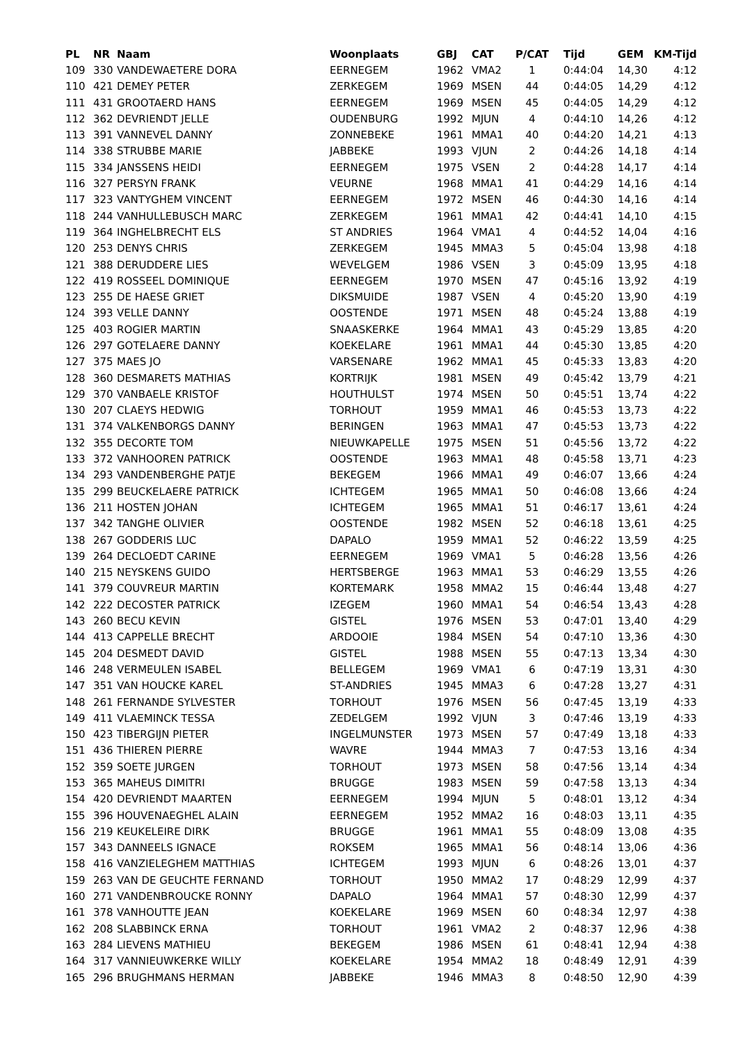| PL | NR | Naam | Woonplaats | GBJ | CAT | P/CAT | Tijd | GEM | KM-Tijd |
| --- | --- | --- | --- | --- | --- | --- | --- | --- | --- |
| 109 | 330 | VANDEWAETERE DORA | EERNEGEM | 1962 | VMA2 | 1 | 0:44:04 | 14,30 | 4:12 |
| 110 | 421 | DEMEY PETER | ZERKEGEM | 1969 | MSEN | 44 | 0:44:05 | 14,29 | 4:12 |
| 111 | 431 | GROOTAERD HANS | EERNEGEM | 1969 | MSEN | 45 | 0:44:05 | 14,29 | 4:12 |
| 112 | 362 | DEVRIENDT JELLE | OUDENBURG | 1992 | MJUN | 4 | 0:44:10 | 14,26 | 4:12 |
| 113 | 391 | VANNEVEL DANNY | ZONNEBEKE | 1961 | MMA1 | 40 | 0:44:20 | 14,21 | 4:13 |
| 114 | 338 | STRUBBE MARIE | JABBEKE | 1993 | VJUN | 2 | 0:44:26 | 14,18 | 4:14 |
| 115 | 334 | JANSSENS HEIDI | EERNEGEM | 1975 | VSEN | 2 | 0:44:28 | 14,17 | 4:14 |
| 116 | 327 | PERSYN FRANK | VEURNE | 1968 | MMA1 | 41 | 0:44:29 | 14,16 | 4:14 |
| 117 | 323 | VANTYGHEM VINCENT | EERNEGEM | 1972 | MSEN | 46 | 0:44:30 | 14,16 | 4:14 |
| 118 | 244 | VANHULLEBUSCH MARC | ZERKEGEM | 1961 | MMA1 | 42 | 0:44:41 | 14,10 | 4:15 |
| 119 | 364 | INGHELBRECHT ELS | ST ANDRIES | 1964 | VMA1 | 4 | 0:44:52 | 14,04 | 4:16 |
| 120 | 253 | DENYS CHRIS | ZERKEGEM | 1945 | MMA3 | 5 | 0:45:04 | 13,98 | 4:18 |
| 121 | 388 | DERUDDERE LIES | WEVELGEM | 1986 | VSEN | 3 | 0:45:09 | 13,95 | 4:18 |
| 122 | 419 | ROSSEEL DOMINIQUE | EERNEGEM | 1970 | MSEN | 47 | 0:45:16 | 13,92 | 4:19 |
| 123 | 255 | DE HAESE GRIET | DIKSMUIDE | 1987 | VSEN | 4 | 0:45:20 | 13,90 | 4:19 |
| 124 | 393 | VELLE DANNY | OOSTENDE | 1971 | MSEN | 48 | 0:45:24 | 13,88 | 4:19 |
| 125 | 403 | ROGIER MARTIN | SNAASKERKE | 1964 | MMA1 | 43 | 0:45:29 | 13,85 | 4:20 |
| 126 | 297 | GOTELAERE DANNY | KOEKELARE | 1961 | MMA1 | 44 | 0:45:30 | 13,85 | 4:20 |
| 127 | 375 | MAES JO | VARSENARE | 1962 | MMA1 | 45 | 0:45:33 | 13,83 | 4:20 |
| 128 | 360 | DESMARETS MATHIAS | KORTRIJK | 1981 | MSEN | 49 | 0:45:42 | 13,79 | 4:21 |
| 129 | 370 | VANBAELE KRISTOF | HOUTHULST | 1974 | MSEN | 50 | 0:45:51 | 13,74 | 4:22 |
| 130 | 207 | CLAEYS HEDWIG | TORHOUT | 1959 | MMA1 | 46 | 0:45:53 | 13,73 | 4:22 |
| 131 | 374 | VALKENBORGS DANNY | BERINGEN | 1963 | MMA1 | 47 | 0:45:53 | 13,73 | 4:22 |
| 132 | 355 | DECORTE TOM | NIEUWKAPELLE | 1975 | MSEN | 51 | 0:45:56 | 13,72 | 4:22 |
| 133 | 372 | VANHOOREN PATRICK | OOSTENDE | 1963 | MMA1 | 48 | 0:45:58 | 13,71 | 4:23 |
| 134 | 293 | VANDENBERGHE PATJE | BEKEGEM | 1966 | MMA1 | 49 | 0:46:07 | 13,66 | 4:24 |
| 135 | 299 | BEUCKELAERE PATRICK | ICHTEGEM | 1965 | MMA1 | 50 | 0:46:08 | 13,66 | 4:24 |
| 136 | 211 | HOSTEN JOHAN | ICHTEGEM | 1965 | MMA1 | 51 | 0:46:17 | 13,61 | 4:24 |
| 137 | 342 | TANGHE OLIVIER | OOSTENDE | 1982 | MSEN | 52 | 0:46:18 | 13,61 | 4:25 |
| 138 | 267 | GODDERIS LUC | DAPALO | 1959 | MMA1 | 52 | 0:46:22 | 13,59 | 4:25 |
| 139 | 264 | DECLOEDT CARINE | EERNEGEM | 1969 | VMA1 | 5 | 0:46:28 | 13,56 | 4:26 |
| 140 | 215 | NEYSKENS GUIDO | HERTSBERGE | 1963 | MMA1 | 53 | 0:46:29 | 13,55 | 4:26 |
| 141 | 379 | COUVREUR MARTIN | KORTEMARK | 1958 | MMA2 | 15 | 0:46:44 | 13,48 | 4:27 |
| 142 | 222 | DECOSTER PATRICK | IZEGEM | 1960 | MMA1 | 54 | 0:46:54 | 13,43 | 4:28 |
| 143 | 260 | BECU KEVIN | GISTEL | 1976 | MSEN | 53 | 0:47:01 | 13,40 | 4:29 |
| 144 | 413 | CAPPELLE BRECHT | ARDOOIE | 1984 | MSEN | 54 | 0:47:10 | 13,36 | 4:30 |
| 145 | 204 | DESMEDT DAVID | GISTEL | 1988 | MSEN | 55 | 0:47:13 | 13,34 | 4:30 |
| 146 | 248 | VERMEULEN ISABEL | BELLEGEM | 1969 | VMA1 | 6 | 0:47:19 | 13,31 | 4:30 |
| 147 | 351 | VAN HOUCKE KAREL | ST-ANDRIES | 1945 | MMA3 | 6 | 0:47:28 | 13,27 | 4:31 |
| 148 | 261 | FERNANDE SYLVESTER | TORHOUT | 1976 | MSEN | 56 | 0:47:45 | 13,19 | 4:33 |
| 149 | 411 | VLAEMINCK TESSA | ZEDELGEM | 1992 | VJUN | 3 | 0:47:46 | 13,19 | 4:33 |
| 150 | 423 | TIBERGIJN PIETER | INGELMUNSTER | 1973 | MSEN | 57 | 0:47:49 | 13,18 | 4:33 |
| 151 | 436 | THIEREN PIERRE | WAVRE | 1944 | MMA3 | 7 | 0:47:53 | 13,16 | 4:34 |
| 152 | 359 | SOETE JURGEN | TORHOUT | 1973 | MSEN | 58 | 0:47:56 | 13,14 | 4:34 |
| 153 | 365 | MAHEUS DIMITRI | BRUGGE | 1983 | MSEN | 59 | 0:47:58 | 13,13 | 4:34 |
| 154 | 420 | DEVRIENDT MAARTEN | EERNEGEM | 1994 | MJUN | 5 | 0:48:01 | 13,12 | 4:34 |
| 155 | 396 | HOUVENAEGHEL ALAIN | EERNEGEM | 1952 | MMA2 | 16 | 0:48:03 | 13,11 | 4:35 |
| 156 | 219 | KEUKELEIRE DIRK | BRUGGE | 1961 | MMA1 | 55 | 0:48:09 | 13,08 | 4:35 |
| 157 | 343 | DANNEELS IGNACE | ROKSEM | 1965 | MMA1 | 56 | 0:48:14 | 13,06 | 4:36 |
| 158 | 416 | VANZIELEGHEM MATTHIAS | ICHTEGEM | 1993 | MJUN | 6 | 0:48:26 | 13,01 | 4:37 |
| 159 | 263 | VAN DE GEUCHTE FERNAND | TORHOUT | 1950 | MMA2 | 17 | 0:48:29 | 12,99 | 4:37 |
| 160 | 271 | VANDENBROUCKE RONNY | DAPALO | 1964 | MMA1 | 57 | 0:48:30 | 12,99 | 4:37 |
| 161 | 378 | VANHOUTTE JEAN | KOEKELARE | 1969 | MSEN | 60 | 0:48:34 | 12,97 | 4:38 |
| 162 | 208 | SLABBINCK ERNA | TORHOUT | 1961 | VMA2 | 2 | 0:48:37 | 12,96 | 4:38 |
| 163 | 284 | LIEVENS MATHIEU | BEKEGEM | 1986 | MSEN | 61 | 0:48:41 | 12,94 | 4:38 |
| 164 | 317 | VANNIEUWKERKE WILLY | KOEKELARE | 1954 | MMA2 | 18 | 0:48:49 | 12,91 | 4:39 |
| 165 | 296 | BRUGHMANS HERMAN | JABBEKE | 1946 | MMA3 | 8 | 0:48:50 | 12,90 | 4:39 |